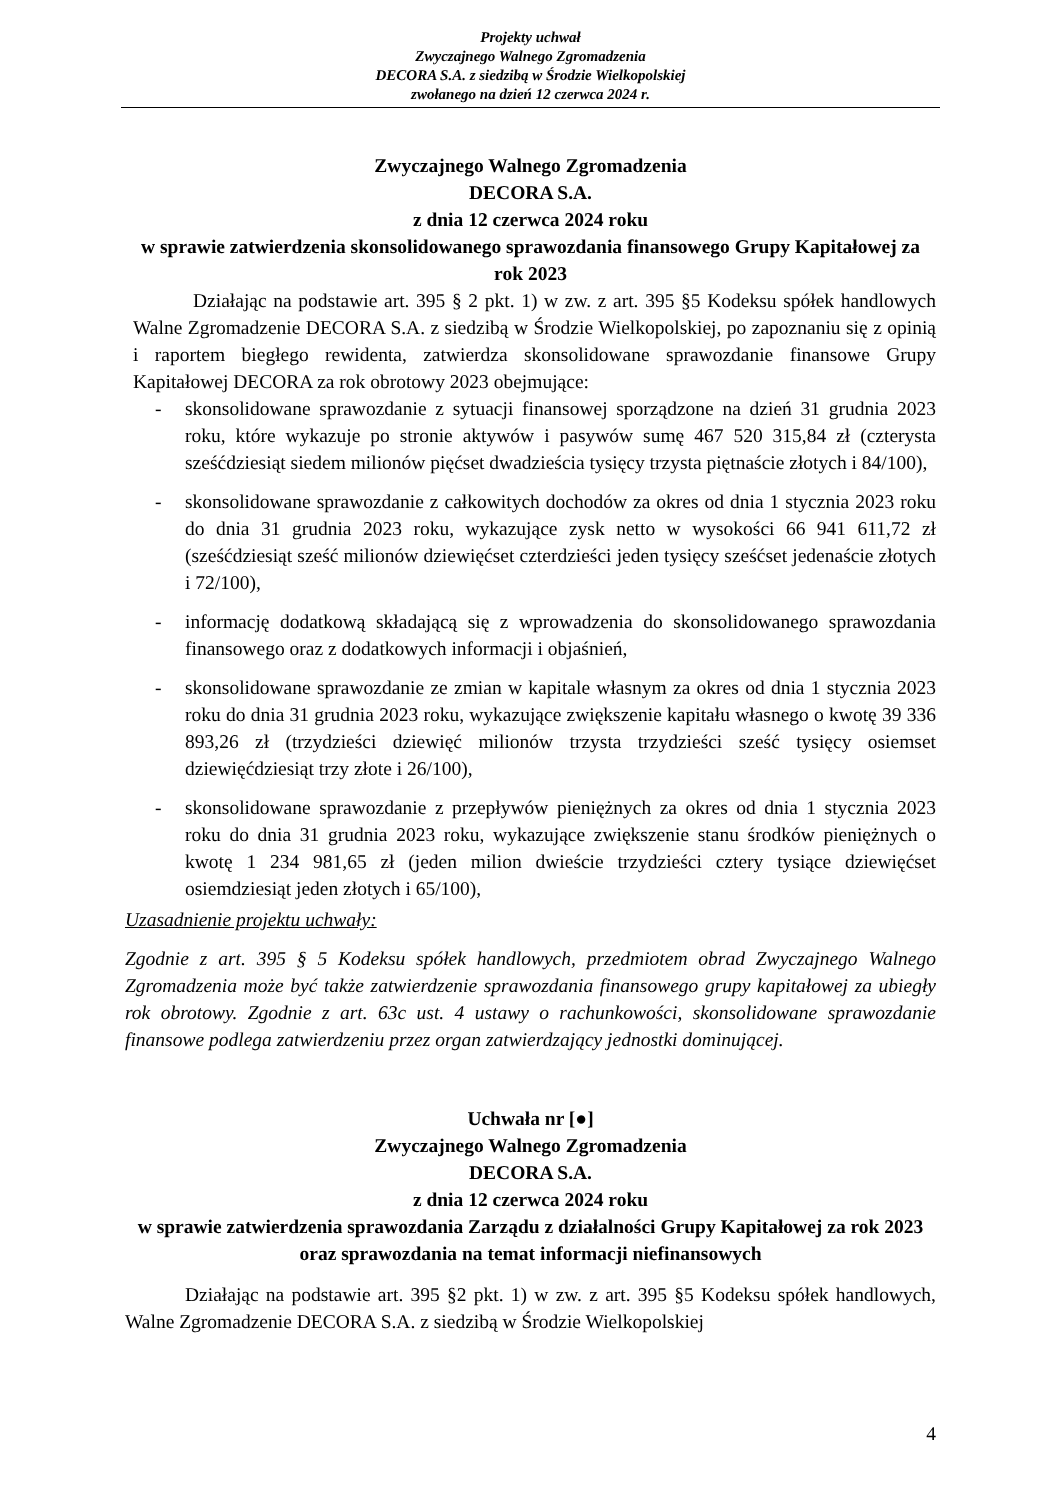Projekty uchwał
Zwyczajnego Walnego Zgromadzenia
DECORA S.A. z siedzibą w Środzie Wielkopolskiej
zwołanego na dzień 12 czerwca 2024 r.
Zwyczajnego Walnego Zgromadzenia
DECORA S.A.
z dnia 12 czerwca 2024 roku
w sprawie zatwierdzenia skonsolidowanego sprawozdania finansowego Grupy Kapitałowej za rok 2023
Działając na podstawie art. 395 § 2 pkt. 1) w zw. z art. 395 §5 Kodeksu spółek handlowych Walne Zgromadzenie DECORA S.A. z siedzibą w Środzie Wielkopolskiej, po zapoznaniu się z opinią i raportem biegłego rewidenta, zatwierdza skonsolidowane sprawozdanie finansowe Grupy Kapitałowej DECORA za rok obrotowy 2023 obejmujące:
- skonsolidowane sprawozdanie z sytuacji finansowej sporządzone na dzień 31 grudnia 2023 roku, które wykazuje po stronie aktywów i pasywów sumę 467 520 315,84 zł (czterysta sześćdziesiąt siedem milionów pięćset dwadzieścia tysięcy trzysta piętnaście złotych i 84/100),
- skonsolidowane sprawozdanie z całkowitych dochodów za okres od dnia 1 stycznia 2023 roku do dnia 31 grudnia 2023 roku, wykazujące zysk netto w wysokości 66 941 611,72 zł (sześćdziesiąt sześć milionów dziewięćset czterdzieści jeden tysięcy sześćset jedenaście złotych i 72/100),
- informację dodatkową składającą się z wprowadzenia do skonsolidowanego sprawozdania finansowego oraz z dodatkowych informacji i objaśnień,
- skonsolidowane sprawozdanie ze zmian w kapitale własnym za okres od dnia 1 stycznia 2023 roku do dnia 31 grudnia 2023 roku, wykazujące zwiększenie kapitału własnego o kwotę 39 336 893,26 zł (trzydzieści dziewięć milionów trzysta trzydzieści sześć tysięcy osiemset dziewięćdziesiąt trzy złote i 26/100),
- skonsolidowane sprawozdanie z przepływów pieniężnych za okres od dnia 1 stycznia 2023 roku do dnia 31 grudnia 2023 roku, wykazujące zwiększenie stanu środków pieniężnych o kwotę 1 234 981,65 zł (jeden milion dwieście trzydzieści cztery tysiące dziewięćset osiemdziesiąt jeden złotych i 65/100),
Uzasadnienie projektu uchwały:
Zgodnie z art. 395 § 5 Kodeksu spółek handlowych, przedmiotem obrad Zwyczajnego Walnego Zgromadzenia może być także zatwierdzenie sprawozdania finansowego grupy kapitałowej za ubiegły rok obrotowy. Zgodnie z art. 63c ust. 4 ustawy o rachunkowości, skonsolidowane sprawozdanie finansowe podlega zatwierdzeniu przez organ zatwierdzający jednostki dominującej.
Uchwała nr [●]
Zwyczajnego Walnego Zgromadzenia
DECORA S.A.
z dnia 12 czerwca 2024 roku
w sprawie zatwierdzenia sprawozdania Zarządu z działalności Grupy Kapitałowej za rok 2023 oraz sprawozdania na temat informacji niefinansowych
Działając na podstawie art. 395 §2 pkt. 1) w zw. z art. 395 §5 Kodeksu spółek handlowych, Walne Zgromadzenie DECORA S.A. z siedzibą w Środzie Wielkopolskiej
4